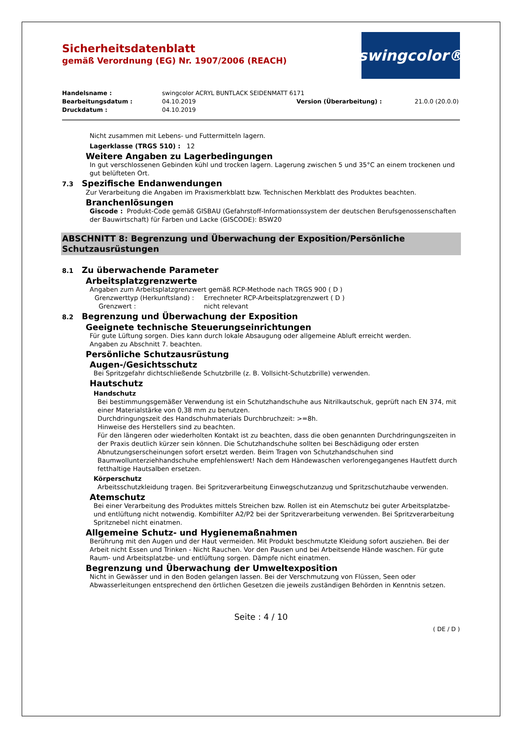Sicherheitsdatenblatt
gemäß Verordnung (EG) Nr. 1907/2006 (REACH)
swingcolor®
Handelsname : swingcolor ACRYL BUNTLACK SEIDENMATT 6171
Bearbeitungsdatum : 04.10.2019 Version (Überarbeitung) : 21.0.0 (20.0.0)
Druckdatum : 04.10.2019
Nicht zusammen mit Lebens- und Futtermitteln lagern.
Lagerklasse (TRGS 510) : 12
Weitere Angaben zu Lagerbedingungen
In gut verschlossenen Gebinden kühl und trocken lagern. Lagerung zwischen 5 und 35°C an einem trockenen und gut belüfteten Ort.
7.3 Spezifische Endanwendungen
Zur Verarbeitung die Angaben im Praxismerkblatt bzw. Technischen Merkblatt des Produktes beachten.
Branchenlösungen
Giscode : Produkt-Code gemäß GISBAU (Gefahrstoff-Informationssystem der deutschen Berufsgenossenschaften der Bauwirtschaft) für Farben und Lacke (GISCODE): BSW20
ABSCHNITT 8: Begrenzung und Überwachung der Exposition/Persönliche Schutzausrüstungen
8.1 Zu überwachende Parameter
Arbeitsplatzgrenzwerte
Angaben zum Arbeitsplatzgrenzwert gemäß RCP-Methode nach TRGS 900 ( D )
Grenzwerttyp (Herkunftsland) : Errechneter RCP-Arbeitsplatzgrenzwert ( D )
Grenzwert : nicht relevant
8.2 Begrenzung und Überwachung der Exposition
Geeignete technische Steuerungseinrichtungen
Für gute Lüftung sorgen. Dies kann durch lokale Absaugung oder allgemeine Abluft erreicht werden.
Angaben zu Abschnitt 7. beachten.
Persönliche Schutzausrüstung
Augen-/Gesichtsschutz
Bei Spritzgefahr dichtschließende Schutzbrille (z. B. Vollsicht-Schutzbrille) verwenden.
Hautschutz
Handschutz
Bei bestimmungsgemäßer Verwendung ist ein Schutzhandschuhe aus Nitrilkautschuk, geprüft nach EN 374, mit einer Materialstärke von 0,38 mm zu benutzen.
Durchdringungszeit des Handschuhmaterials Durchbruchzeit: >=8h.
Hinweise des Herstellers sind zu beachten.
Für den längeren oder wiederholten Kontakt ist zu beachten, dass die oben genannten Durchdringungszeiten in der Praxis deutlich kürzer sein können. Die Schutzhandschuhe sollten bei Beschädigung oder ersten Abnutzungserscheinungen sofort ersetzt werden. Beim Tragen von Schutzhandschuhen sind Baumwollunterziehhandschuhe empfehlenswert! Nach dem Händewaschen verlorengegangenes Hautfett durch fetthaltige Hautsalben ersetzen.
Körperschutz
Arbeitsschutzkleidung tragen. Bei Spritzverarbeitung Einwegschutzanzug und Spritzschutzhaube verwenden.
Atemschutz
Bei einer Verarbeitung des Produktes mittels Streichen bzw. Rollen ist ein Atemschutz bei guter Arbeitsplatzbe- und entlüftung nicht notwendig. Kombifilter A2/P2 bei der Spritzverarbeitung verwenden. Bei Spritzverarbeitung Spritznebel nicht einatmen.
Allgemeine Schutz- und Hygienemaßnahmen
Berührung mit den Augen und der Haut vermeiden. Mit Produkt beschmutzte Kleidung sofort ausziehen. Bei der Arbeit nicht Essen und Trinken - Nicht Rauchen. Vor den Pausen und bei Arbeitsende Hände waschen. Für gute Raum- und Arbeitsplatzbe- und entlüftung sorgen. Dämpfe nicht einatmen.
Begrenzung und Überwachung der Umweltexposition
Nicht in Gewässer und in den Boden gelangen lassen. Bei der Verschmutzung von Flüssen, Seen oder Abwasserleitungen entsprechend den örtlichen Gesetzen die jeweils zuständigen Behörden in Kenntnis setzen.
Seite : 4 / 10
( DE / D )